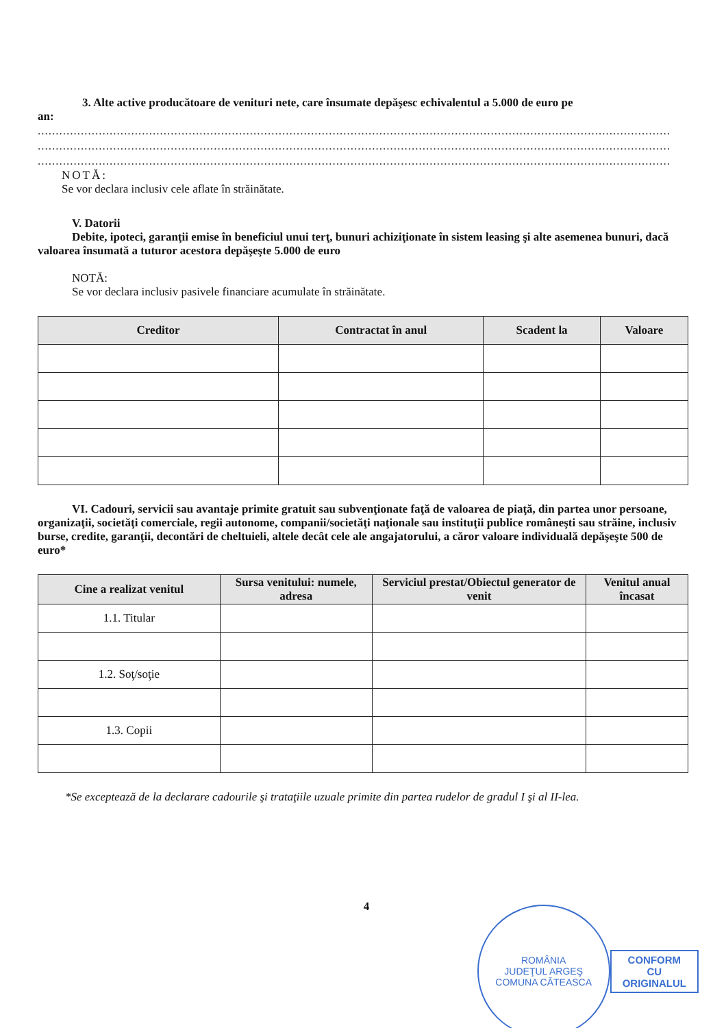3. Alte active producătoare de venituri nete, care însumate depăşesc echivalentul a 5.000 de euro pe
an:
................................................................................................................................................................................
................................................................................................................................................................................
................................................................................................................................................................................
NOTĂ:
Se vor declara inclusiv cele aflate în străinătate.
V. Datorii
Debite, ipoteci, garanţii emise în beneficiul unui terţ, bunuri achiziţionate în sistem leasing şi alte asemenea bunuri, dacă valoarea însumată a tuturor acestora depăşeşte 5.000 de euro
NOTĂ:
Se vor declara inclusiv pasivele financiare acumulate în străinătate.
| Creditor | Contractat în anul | Scadent la | Valoare |
| --- | --- | --- | --- |
VI. Cadouri, servicii sau avantaje primite gratuit sau subvenţionate faţă de valoarea de piaţă, din partea unor persoane, organizaţii, societăţi comerciale, regii autonome, companii/societăţi naţionale sau instituţii publice româneşti sau străine, inclusiv burse, credite, garanţii, decontări de cheltuieli, altele decât cele ale angajatorului, a căror valoare individuală depăşeşte 500 de euro*
| Cine a realizat venitul | Sursa venitului: numele, adresa | Serviciul prestat/Obiectul generator de venit | Venitul anual încasat |
| --- | --- | --- | --- |
| 1.1. Titular | | | |
| 1.2. Soţ/soţie | | | |
| 1.3. Copii | | | |
*Se exceptează de la declarare cadourile şi trataţiile uzuale primite din partea rudelor de gradul I şi al II-lea.
4
ROMÂNIA
JUDEŢUL ARGEŞ
COMUNA CĂTEASCA
CONFORM
CU
ORIGINALUL